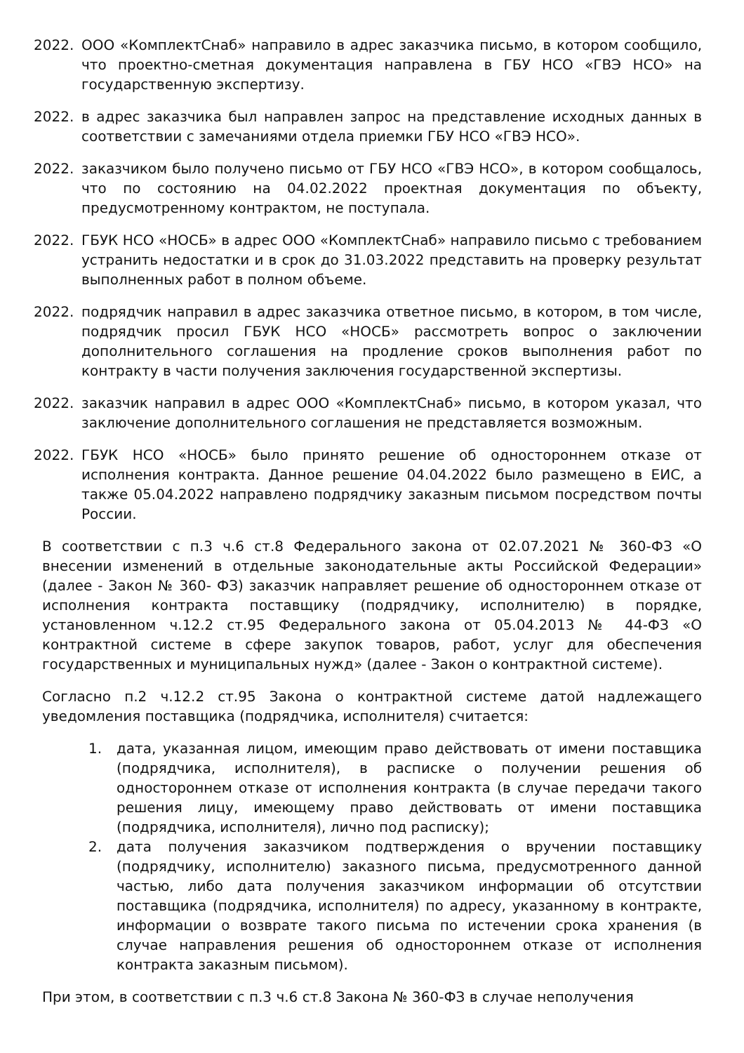2022. ООО «КомплектСнаб» направило в адрес заказчика письмо, в котором сообщило, что проектно-сметная документация направлена в ГБУ НСО «ГВЭ НСО» на государственную экспертизу.
2022. в адрес заказчика был направлен запрос на представление исходных данных в соответствии с замечаниями отдела приемки ГБУ НСО «ГВЭ НСО».
2022. заказчиком было получено письмо от ГБУ НСО «ГВЭ НСО», в котором сообщалось, что по состоянию на 04.02.2022 проектная документация по объекту, предусмотренному контрактом, не поступала.
2022. ГБУК НСО «НОСБ» в адрес ООО «КомплектСнаб» направило письмо с требованием устранить недостатки и в срок до 31.03.2022 представить на проверку результат выполненных работ в полном объеме.
2022. подрядчик направил в адрес заказчика ответное письмо, в котором, в том числе, подрядчик просил ГБУК НСО «НОСБ» рассмотреть вопрос о заключении дополнительного соглашения на продление сроков выполнения работ по контракту в части получения заключения государственной экспертизы.
2022. заказчик направил в адрес ООО «КомплектСнаб» письмо, в котором указал, что заключение дополнительного соглашения не представляется возможным.
2022. ГБУК НСО «НОСБ» было принято решение об одностороннем отказе от исполнения контракта. Данное решение 04.04.2022 было размещено в ЕИС, а также 05.04.2022 направлено подрядчику заказным письмом посредством почты России.
В соответствии с п.3 ч.6 ст.8 Федерального закона от 02.07.2021 № 360-ФЗ «О внесении изменений в отдельные законодательные акты Российской Федерации» (далее - Закон № 360- ФЗ) заказчик направляет решение об одностороннем отказе от исполнения контракта поставщику (подрядчику, исполнителю) в порядке, установленном ч.12.2 ст.95 Федерального закона от 05.04.2013 № 44-ФЗ «О контрактной системе в сфере закупок товаров, работ, услуг для обеспечения государственных и муниципальных нужд» (далее - Закон о контрактной системе).
Согласно п.2 ч.12.2 ст.95 Закона о контрактной системе датой надлежащего уведомления поставщика (подрядчика, исполнителя) считается:
1. дата, указанная лицом, имеющим право действовать от имени поставщика (подрядчика, исполнителя), в расписке о получении решения об одностороннем отказе от исполнения контракта (в случае передачи такого решения лицу, имеющему право действовать от имени поставщика (подрядчика, исполнителя), лично под расписку);
2. дата получения заказчиком подтверждения о вручении поставщику (подрядчику, исполнителю) заказного письма, предусмотренного данной частью, либо дата получения заказчиком информации об отсутствии поставщика (подрядчика, исполнителя) по адресу, указанному в контракте, информации о возврате такого письма по истечении срока хранения (в случае направления решения об одностороннем отказе от исполнения контракта заказным письмом).
При этом, в соответствии с п.3 ч.6 ст.8 Закона № 360-ФЗ в случае неполучения